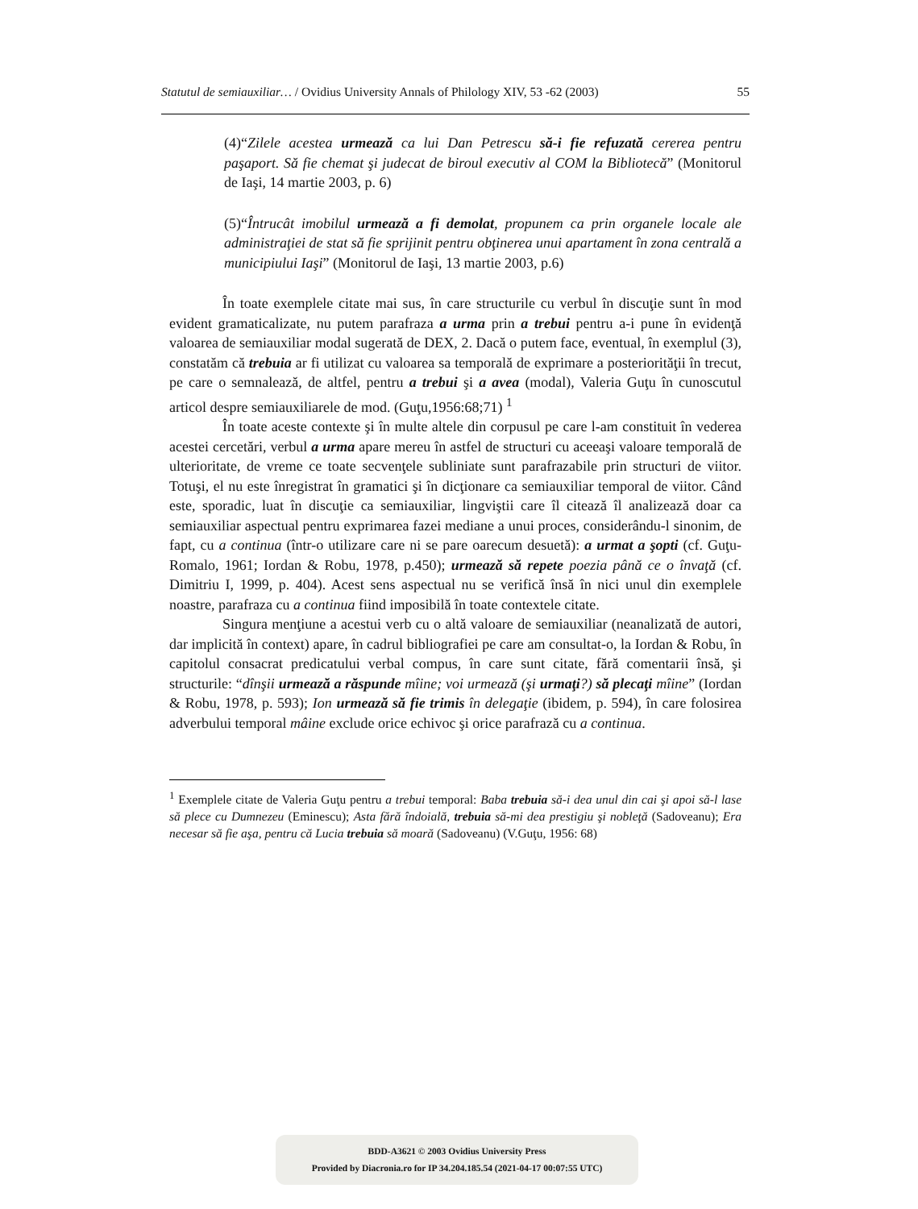Statutul de semiauxiliar… / Ovidius University Annals of Philology XIV, 53 -62 (2003) 55
(4)“Zilele acestea urmează ca lui Dan Petrescu să-i fie refuzată cererea pentru paşaport. Să fie chemat şi judecat de biroul executiv al COM la Bibliotecă” (Monitorul de Iaşi, 14 martie 2003, p. 6)
(5)“Întrucât imobilul urmează a fi demolat, propunem ca prin organele locale ale administraţiei de stat să fie sprijinit pentru obţinerea unui apartament în zona centrală a municipiului Iaşi” (Monitorul de Iaşi, 13 martie 2003, p.6)
În toate exemplele citate mai sus, în care structurile cu verbul în discuţie sunt în mod evident gramaticalizate, nu putem parafraza a urma prin a trebui pentru a-i pune în evidenţă valoarea de semiauxiliar modal sugerată de DEX, 2. Dacă o putem face, eventual, în exemplul (3), constatăm că trebuia ar fi utilizat cu valoarea sa temporală de exprimare a posteriorităţii în trecut, pe care o semnalează, de altfel, pentru a trebui şi a avea (modal), Valeria Guţu în cunoscutul articol despre semiauxiliarele de mod. (Guţu,1956:68;71) <sup>1</sup>
În toate aceste contexte şi în multe altele din corpusul pe care l-am constituit în vederea acestei cercetări, verbul a urma apare mereu în astfel de structuri cu aceeaşi valoare temporală de ulterioritate, de vreme ce toate secvenţele subliniate sunt parafrazabile prin structuri de viitor. Totuşi, el nu este înregistrat în gramatici şi în dicţionare ca semiauxiliar temporal de viitor. Când este, sporadic, luat în discuţie ca semiauxiliar, lingviştii care îl citează îl analizează doar ca semiauxiliar aspectual pentru exprimarea fazei mediane a unui proces, considerându-l sinonim, de fapt, cu a continua (într-o utilizare care ni se pare oarecum desuetă): a urmat a şopti (cf. Guţu-Romalo, 1961; Iordan & Robu, 1978, p.450); urmează să repete poezia până ce o învaţă (cf. Dimitriu I, 1999, p. 404). Acest sens aspectual nu se verifică însă în nici unul din exemplele noastre, parafraza cu a continua fiind imposibilă în toate contextele citate.
Singura menţiune a acestui verb cu o altă valoare de semiauxiliar (neanalizată de autori, dar implicită în context) apare, în cadrul bibliografiei pe care am consultat-o, la Iordan & Robu, în capitolul consacrat predicatului verbal compus, în care sunt citate, fără comentarii însă, şi structurile: “dînşii urmează a răspunde mîine; voi urmează (şi urmaţi?) să plecaţi mîine” (Iordan & Robu, 1978, p. 593); Ion urmează să fie trimis în delegaţie (ibidem, p. 594), în care folosirea adverbului temporal mâine exclude orice echivoc şi orice parafrază cu a continua.
<sup>1</sup> Exemplele citate de Valeria Guţu pentru a trebui temporal: Baba trebuia să-i dea unul din cai şi apoi să-l lase să plece cu Dumnezeu (Eminescu); Asta fără îndoială, trebuia să-mi dea prestigiu şi nobleţă (Sadoveanu); Era necesar să fie aşa, pentru că Lucia trebuia să moară (Sadoveanu) (V.Guţu, 1956: 68)
BDD-A3621 © 2003 Ovidius University Press
Provided by Diacronia.ro for IP 34.204.185.54 (2021-04-17 00:07:55 UTC)